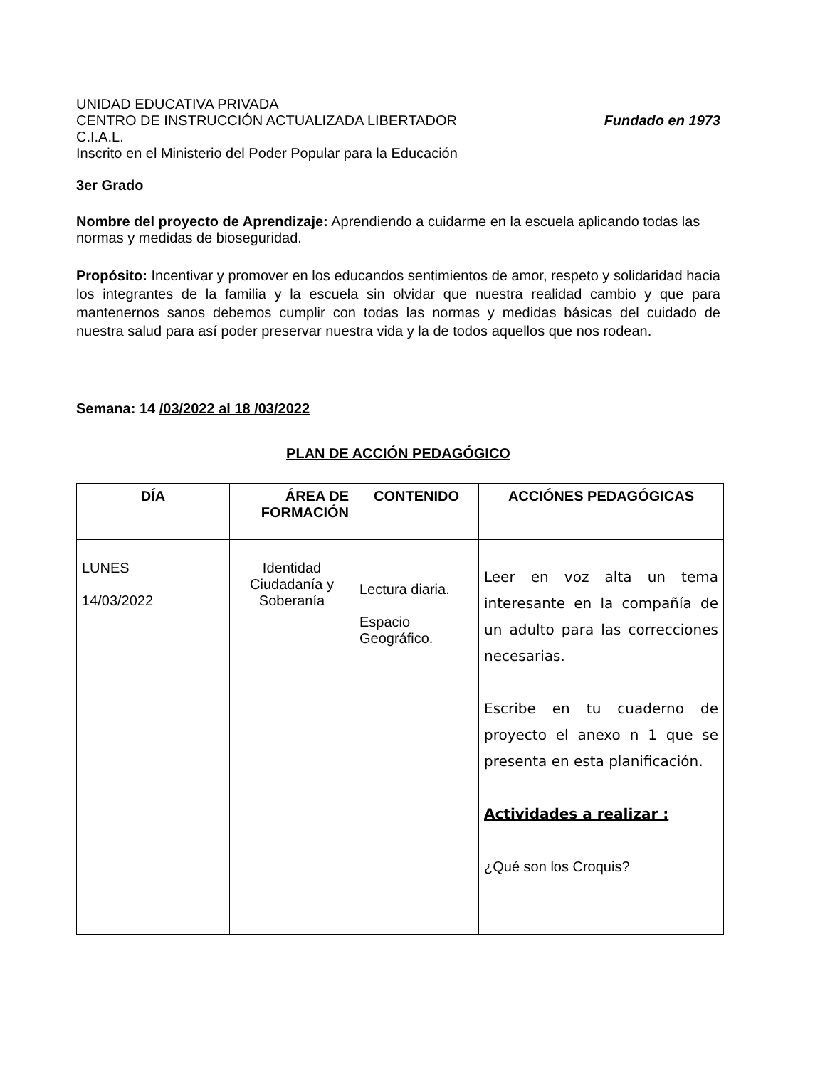UNIDAD EDUCATIVA PRIVADA
CENTRO DE INSTRUCCIÓN ACTUALIZADA LIBERTADOR Fundado en 1973
C.I.A.L.
Inscrito en el Ministerio del Poder Popular para la Educación
3er Grado
Nombre del proyecto de Aprendizaje: Aprendiendo a cuidarme en la escuela aplicando todas las normas y medidas de bioseguridad.
Propósito: Incentivar y promover en los educandos sentimientos de amor, respeto y solidaridad hacia los integrantes de la familia y la escuela sin olvidar que nuestra realidad cambio y que para mantenernos sanos debemos cumplir con todas las normas y medidas básicas del cuidado de nuestra salud para así poder preservar nuestra vida y la de todos aquellos que nos rodean.
Semana: 14 /03/2022 al 18 /03/2022
PLAN DE ACCIÓN PEDAGÓGICO
| DÍA | ÁREA DE FORMACIÓN | CONTENIDO | ACCIÓNES PEDAGÓGICAS |
| --- | --- | --- | --- |
| LUNES 14/03/2022 | Identidad Ciudadanía y Soberanía | Lectura diaria. Espacio Geográfico. | Leer en voz alta un tema interesante en la compañía de un adulto para las correcciones necesarias. Escribe en tu cuaderno de proyecto el anexo n 1 que se presenta en esta planificación. Actividades a realizar : ¿Qué son los Croquis? |